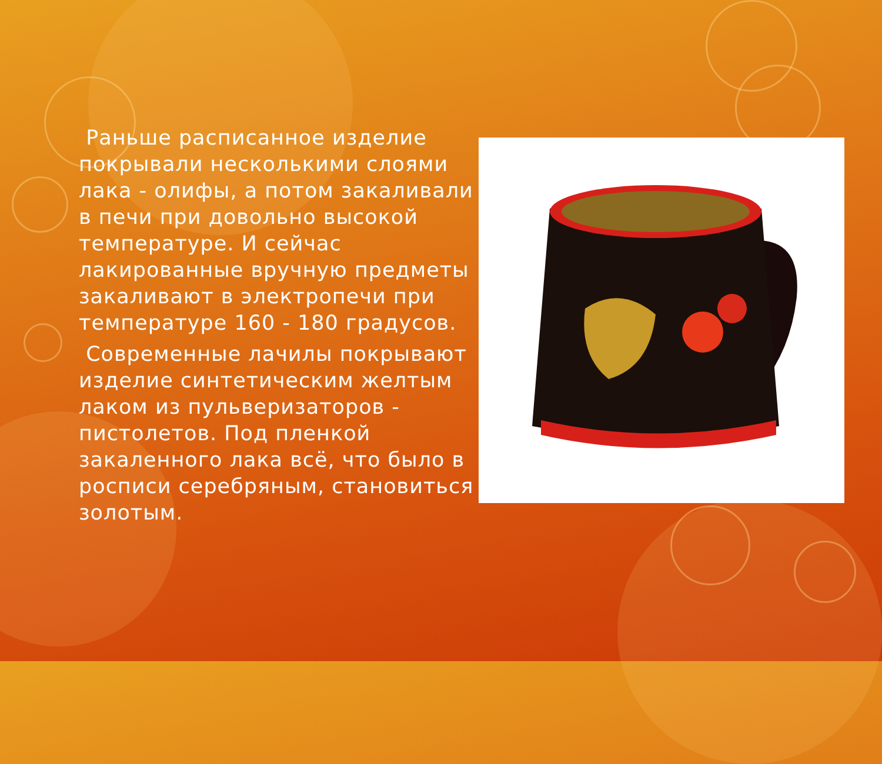Раньше расписанное изделие покрывали несколькими слоями лака - олифы, а потом закаливали в печи при довольно высокой температуре. И сейчас лакированные вручную предметы закаливают в электропечи при температуре 160 - 180 градусов.
Современные лачилы покрывают изделие синтетическим желтым лаком из пульверизаторов - пистолетов. Под пленкой закаленного лака всё, что было в росписи серебряным, становиться золотым.